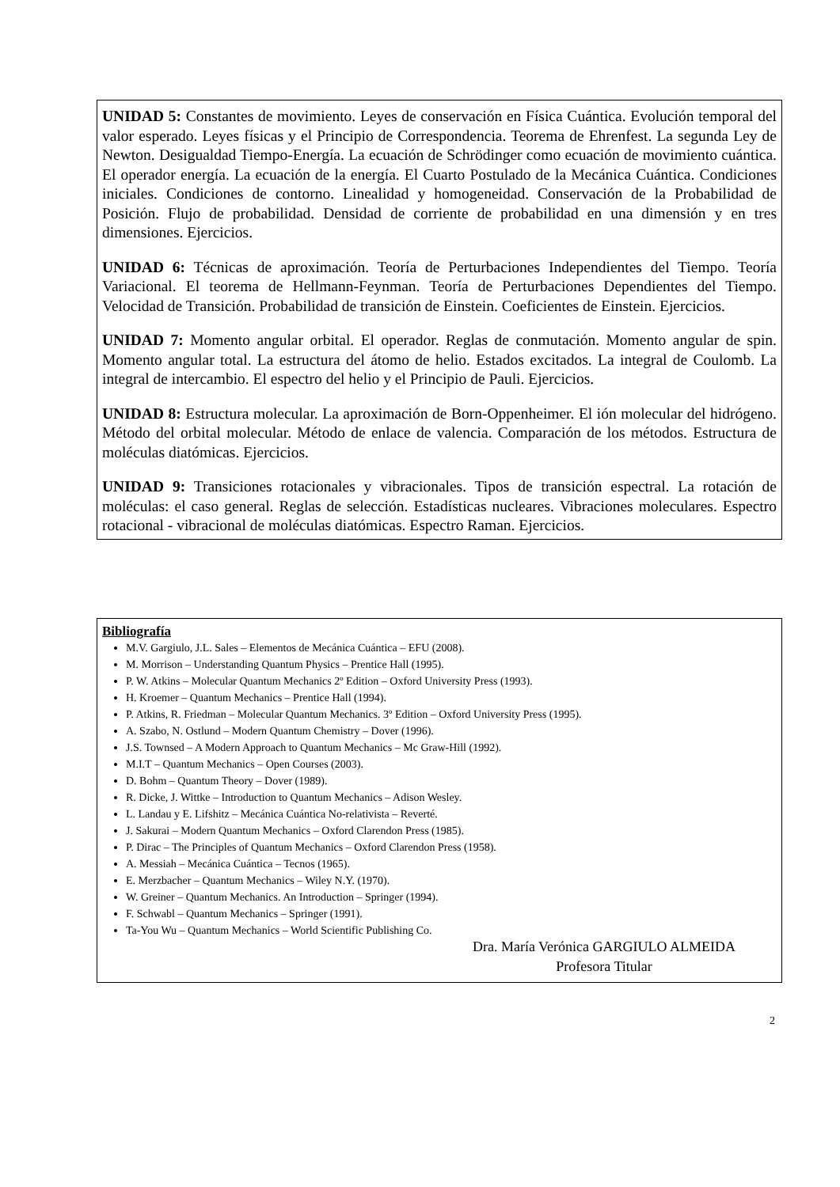UNIDAD 5: Constantes de movimiento. Leyes de conservación en Física Cuántica. Evolución temporal del valor esperado. Leyes físicas y el Principio de Correspondencia. Teorema de Ehrenfest. La segunda Ley de Newton. Desigualdad Tiempo-Energía. La ecuación de Schrödinger como ecuación de movimiento cuántica. El operador energía. La ecuación de la energía. El Cuarto Postulado de la Mecánica Cuántica. Condiciones iniciales. Condiciones de contorno. Linealidad y homogeneidad. Conservación de la Probabilidad de Posición. Flujo de probabilidad. Densidad de corriente de probabilidad en una dimensión y en tres dimensiones. Ejercicios.
UNIDAD 6: Técnicas de aproximación. Teoría de Perturbaciones Independientes del Tiempo. Teoría Variacional. El teorema de Hellmann-Feynman. Teoría de Perturbaciones Dependientes del Tiempo. Velocidad de Transición. Probabilidad de transición de Einstein. Coeficientes de Einstein. Ejercicios.
UNIDAD 7: Momento angular orbital. El operador. Reglas de conmutación. Momento angular de spin. Momento angular total. La estructura del átomo de helio. Estados excitados. La integral de Coulomb. La integral de intercambio. El espectro del helio y el Principio de Pauli. Ejercicios.
UNIDAD 8: Estructura molecular. La aproximación de Born-Oppenheimer. El ión molecular del hidrógeno. Método del orbital molecular. Método de enlace de valencia. Comparación de los métodos. Estructura de moléculas diatómicas. Ejercicios.
UNIDAD 9: Transiciones rotacionales y vibracionales. Tipos de transición espectral. La rotación de moléculas: el caso general. Reglas de selección. Estadísticas nucleares. Vibraciones moleculares. Espectro rotacional - vibracional de moléculas diatómicas. Espectro Raman. Ejercicios.
Bibliografía
M.V. Gargiulo, J.L. Sales – Elementos de Mecánica Cuántica – EFU (2008).
M. Morrison – Understanding Quantum Physics – Prentice Hall (1995).
P. W. Atkins – Molecular Quantum Mechanics 2º Edition – Oxford University Press (1993).
H. Kroemer – Quantum Mechanics – Prentice Hall (1994).
P. Atkins, R. Friedman – Molecular Quantum Mechanics. 3º Edition – Oxford University Press (1995).
A. Szabo, N. Ostlund – Modern Quantum Chemistry – Dover (1996).
J.S. Townsed – A Modern Approach to Quantum Mechanics – Mc Graw-Hill (1992).
M.I.T – Quantum Mechanics – Open Courses (2003).
D. Bohm – Quantum Theory – Dover (1989).
R. Dicke, J. Wittke – Introduction to Quantum Mechanics – Adison Wesley.
L. Landau y E. Lifshitz – Mecánica Cuántica No-relativista – Reverté.
J. Sakurai – Modern Quantum Mechanics – Oxford Clarendon Press (1985).
P. Dirac – The Principles of Quantum Mechanics – Oxford Clarendon Press (1958).
A. Messiah – Mecánica Cuántica – Tecnos (1965).
E. Merzbacher – Quantum Mechanics – Wiley N.Y. (1970).
W. Greiner – Quantum Mechanics. An Introduction – Springer (1994).
F. Schwabl – Quantum Mechanics – Springer (1991).
Ta-You Wu – Quantum Mechanics – World Scientific Publishing Co.
Dra. María Verónica GARGIULO ALMEIDA
Profesora Titular
2